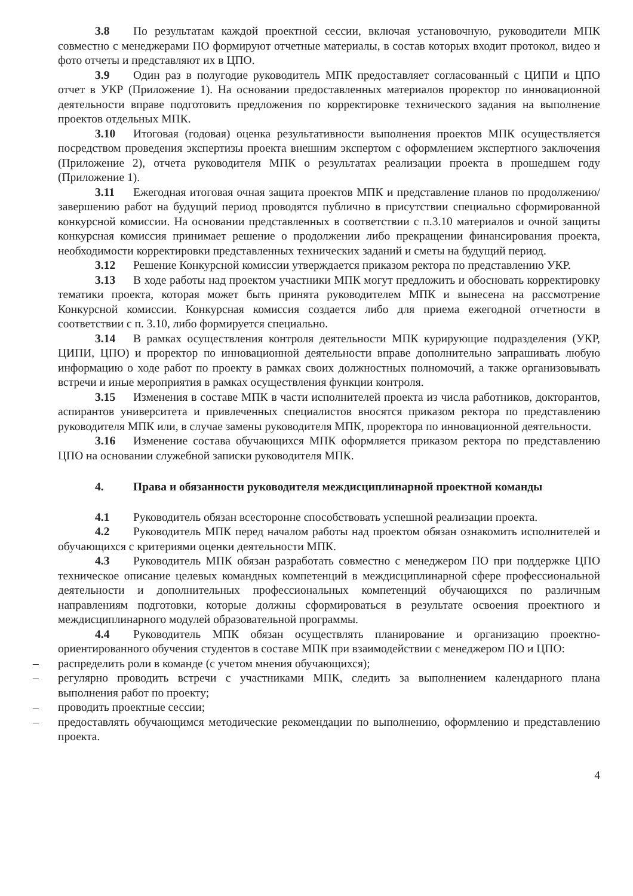3.8 По результатам каждой проектной сессии, включая установочную, руководители МПК совместно с менеджерами ПО формируют отчетные материалы, в состав которых входит протокол, видео и фото отчеты и представляют их в ЦПО.
3.9 Один раз в полугодие руководитель МПК предоставляет согласованный с ЦИПИ и ЦПО отчет в УКР (Приложение 1). На основании предоставленных материалов проректор по инновационной деятельности вправе подготовить предложения по корректировке технического задания на выполнение проектов отдельных МПК.
3.10 Итоговая (годовая) оценка результативности выполнения проектов МПК осуществляется посредством проведения экспертизы проекта внешним экспертом с оформлением экспертного заключения (Приложение 2), отчета руководителя МПК о результатах реализации проекта в прошедшем году (Приложение 1).
3.11 Ежегодная итоговая очная защита проектов МПК и представление планов по продолжению/завершению работ на будущий период проводятся публично в присутствии специально сформированной конкурсной комиссии. На основании представленных в соответствии с п.3.10 материалов и очной защиты конкурсная комиссия принимает решение о продолжении либо прекращении финансирования проекта, необходимости корректировки представленных технических заданий и сметы на будущий период.
3.12 Решение Конкурсной комиссии утверждается приказом ректора по представлению УКР.
3.13 В ходе работы над проектом участники МПК могут предложить и обосновать корректировку тематики проекта, которая может быть принята руководителем МПК и вынесена на рассмотрение Конкурсной комиссии. Конкурсная комиссия создается либо для приема ежегодной отчетности в соответствии с п. 3.10, либо формируется специально.
3.14 В рамках осуществления контроля деятельности МПК курирующие подразделения (УКР, ЦИПИ, ЦПО) и проректор по инновационной деятельности вправе дополнительно запрашивать любую информацию о ходе работ по проекту в рамках своих должностных полномочий, а также организовывать встречи и иные мероприятия в рамках осуществления функции контроля.
3.15 Изменения в составе МПК в части исполнителей проекта из числа работников, докторантов, аспирантов университета и привлеченных специалистов вносятся приказом ректора по представлению руководителя МПК или, в случае замены руководителя МПК, проректора по инновационной деятельности.
3.16 Изменение состава обучающихся МПК оформляется приказом ректора по представлению ЦПО на основании служебной записки руководителя МПК.
4. Права и обязанности руководителя междисциплинарной проектной команды
4.1 Руководитель обязан всесторонне способствовать успешной реализации проекта.
4.2 Руководитель МПК перед началом работы над проектом обязан ознакомить исполнителей и обучающихся с критериями оценки деятельности МПК.
4.3 Руководитель МПК обязан разработать совместно с менеджером ПО при поддержке ЦПО техническое описание целевых командных компетенций в междисциплинарной сфере профессиональной деятельности и дополнительных профессиональных компетенций обучающихся по различным направлениям подготовки, которые должны сформироваться в результате освоения проектного и междисциплинарного модулей образовательной программы.
4.4 Руководитель МПК обязан осуществлять планирование и организацию проектно-ориентированного обучения студентов в составе МПК при взаимодействии с менеджером ПО и ЦПО:
– распределить роли в команде (с учетом мнения обучающихся);
– регулярно проводить встречи с участниками МПК, следить за выполнением календарного плана выполнения работ по проекту;
– проводить проектные сессии;
– предоставлять обучающимся методические рекомендации по выполнению, оформлению и представлению проекта.
4